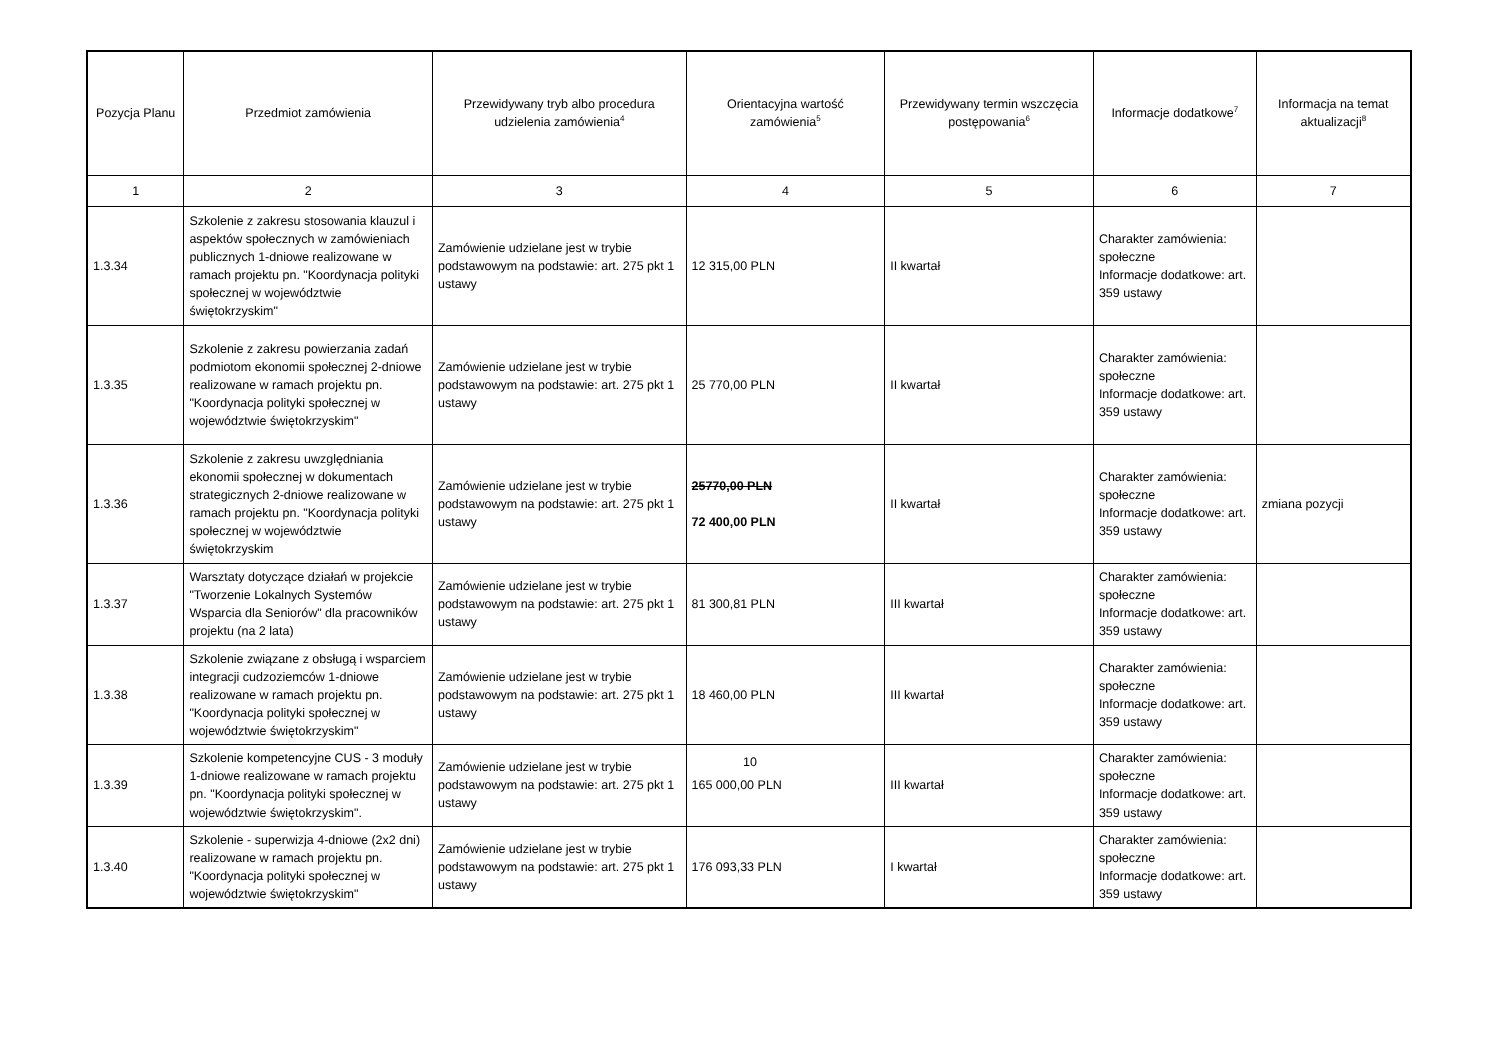| Pozycja Planu | Przedmiot zamówienia | Przewidywany tryb albo procedura udzielenia zamówienia<sup>4</sup> | Orientacyjna wartość zamówienia<sup>5</sup> | Przewidywany termin wszczęcia postępowania<sup>6</sup> | Informacje dodatkowe<sup>7</sup> | Informacja na temat aktualizacji<sup>8</sup> |
| --- | --- | --- | --- | --- | --- | --- |
| 1 | 2 | 3 | 4 | 5 | 6 | 7 |
| 1.3.34 | Szkolenie z zakresu stosowania klauzul i aspektów społecznych w zamówieniach publicznych 1-dniowe realizowane w ramach projektu pn. "Koordynacja polityki społecznej w województwie świętokrzyskim" | Zamówienie udzielane jest w trybie podstawowym na podstawie: art. 275 pkt 1 ustawy | 12 315,00 PLN | II kwartał | Charakter zamówienia: społeczne Informacje dodatkowe: art. 359 ustawy | |
| 1.3.35 | Szkolenie z zakresu powierzania zadań podmiotom ekonomii społecznej 2-dniowe realizowane w ramach projektu pn. "Koordynacja polityki społecznej w województwie świętokrzyskim" | Zamówienie udzielane jest w trybie podstawowym na podstawie: art. 275 pkt 1 ustawy | 25 770,00 PLN | II kwartał | Charakter zamówienia: społeczne Informacje dodatkowe: art. 359 ustawy | |
| 1.3.36 | Szkolenie z zakresu uwzględniania ekonomii społecznej w dokumentach strategicznych 2-dniowe realizowane w ramach projektu pn. "Koordynacja polityki społecznej w województwie świętokrzyskim | Zamówienie udzielane jest w trybie podstawowym na podstawie: art. 275 pkt 1 ustawy | 25770,00 PLN 72 400,00 PLN | II kwartał | Charakter zamówienia: społeczne Informacje dodatkowe: art. 359 ustawy | zmiana pozycji |
| 1.3.37 | Warsztaty dotyczące działań w projekcie "Tworzenie Lokalnych Systemów Wsparcia dla Seniorów" dla pracowników projektu (na 2 lata) | Zamówienie udzielane jest w trybie podstawowym na podstawie: art. 275 pkt 1 ustawy | 81 300,81 PLN | III kwartał | Charakter zamówienia: społeczne Informacje dodatkowe: art. 359 ustawy | |
| 1.3.38 | Szkolenie związane z obsługą i wsparciem integracji cudzoziemców 1-dniowe realizowane w ramach projektu pn. "Koordynacja polityki społecznej w województwie świętokrzyskim" | Zamówienie udzielane jest w trybie podstawowym na podstawie: art. 275 pkt 1 ustawy | 18 460,00 PLN | III kwartał | Charakter zamówienia: społeczne Informacje dodatkowe: art. 359 ustawy | |
| 1.3.39 | Szkolenie kompetencyjne CUS - 3 moduły 1-dniowe realizowane w ramach projektu pn. "Koordynacja polityki społecznej w województwie świętokrzyskim". | Zamówienie udzielane jest w trybie podstawowym na podstawie: art. 275 pkt 1 ustawy | 165 000,00 PLN | III kwartał | Charakter zamówienia: społeczne Informacje dodatkowe: art. 359 ustawy | |
| 1.3.40 | Szkolenie - superwizja 4-dniowe (2x2 dni) realizowane w ramach projektu pn. "Koordynacja polityki społecznej w województwie świętokrzyskim" | Zamówienie udzielane jest w trybie podstawowym na podstawie: art. 275 pkt 1 ustawy | 176 093,33 PLN | I kwartał | Charakter zamówienia: społeczne Informacje dodatkowe: art. 359 ustawy | |
10